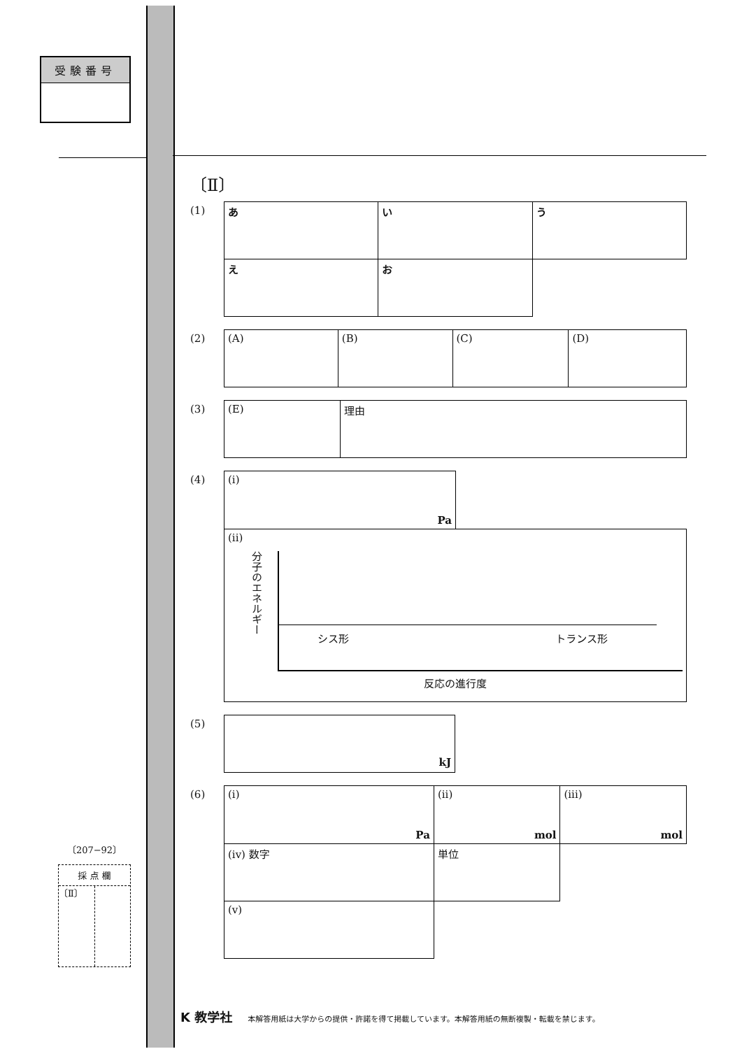受験番号
〔Ⅱ〕
(1)
| あ | い | う |
| え | お | |
(2)
| (A) | (B) | (C) | (D) |
(3)
| (E) | 理由 |
(4)
| (i) Pa | |
| (ii) 分子のエネルギー シス形 トランス形 反応の進行度 | |
(5)
| kJ |
(6)
| (i) Pa | (ii) mol | (iii) mol |
| (iv) 数字 | 単位 | |
| (v) | | |
〔207−92〕
採 点 欄
〔Ⅱ〕
K 教学社　　本解答用紙は大学からの提供・許諾を得て掲載しています。本解答用紙の無断複製・転載を禁じます。